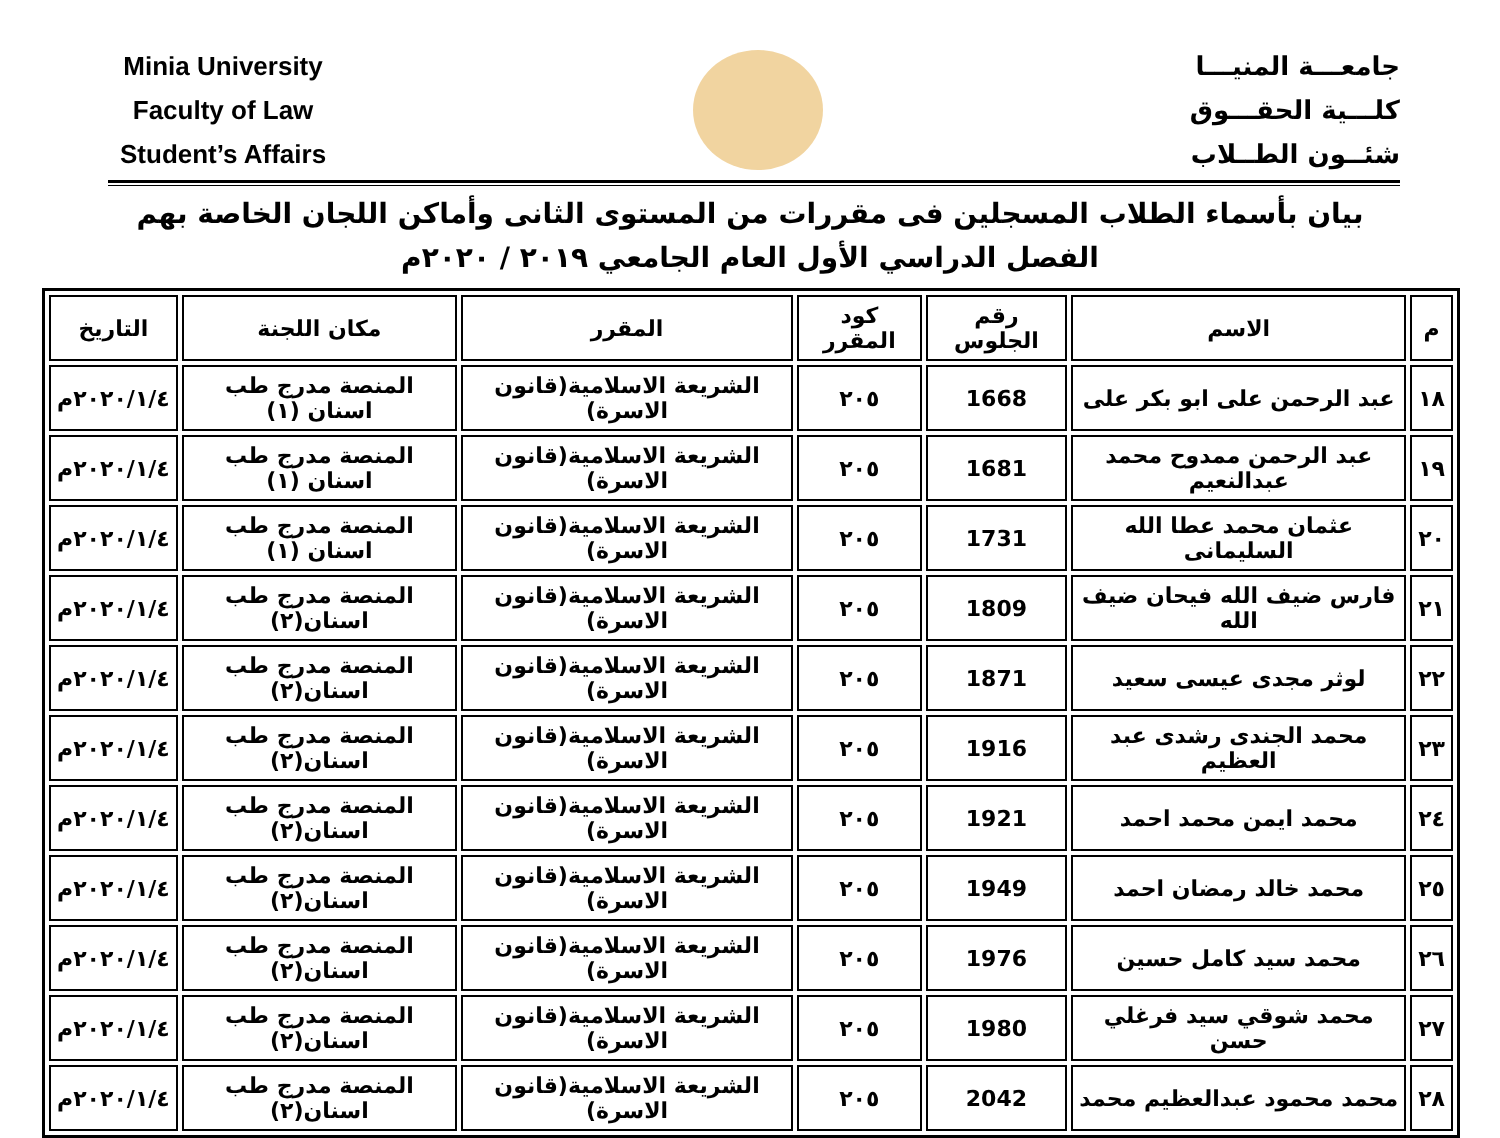Minia University
Faculty of Law
Student’s Affairs
جامعـــة المنيـــا
كلـــية الحقـــوق
شئــون الطــلاب
بيان بأسماء الطلاب المسجلين فى مقررات من المستوى الثانى وأماكن اللجان الخاصة بهم
الفصل الدراسي الأول العام الجامعي ٢٠١٩ / ٢٠٢٠م
| م | الاسم | رقم الجلوس | كود المقرر | المقرر | مكان اللجنة | التاريخ |
| --- | --- | --- | --- | --- | --- | --- |
| ١٨ | عبد الرحمن على ابو بكر على | 1668 | ٢٠٥ | الشريعة الاسلامية(قانون الاسرة) | المنصة مدرج طب اسنان (١) | ٢٠٢٠/١/٤م |
| ١٩ | عبد الرحمن ممدوح محمد عبدالنعيم | 1681 | ٢٠٥ | الشريعة الاسلامية(قانون الاسرة) | المنصة مدرج طب اسنان (١) | ٢٠٢٠/١/٤م |
| ٢٠ | عثمان محمد عطا الله السليمانى | 1731 | ٢٠٥ | الشريعة الاسلامية(قانون الاسرة) | المنصة مدرج طب اسنان (١) | ٢٠٢٠/١/٤م |
| ٢١ | فارس ضيف الله فيحان ضيف الله | 1809 | ٢٠٥ | الشريعة الاسلامية(قانون الاسرة) | المنصة مدرج طب اسنان(٢) | ٢٠٢٠/١/٤م |
| ٢٢ | لوثر مجدى عيسى سعيد | 1871 | ٢٠٥ | الشريعة الاسلامية(قانون الاسرة) | المنصة مدرج طب اسنان(٢) | ٢٠٢٠/١/٤م |
| ٢٣ | محمد الجندى رشدى عبد العظيم | 1916 | ٢٠٥ | الشريعة الاسلامية(قانون الاسرة) | المنصة مدرج طب اسنان(٢) | ٢٠٢٠/١/٤م |
| ٢٤ | محمد ايمن محمد احمد | 1921 | ٢٠٥ | الشريعة الاسلامية(قانون الاسرة) | المنصة مدرج طب اسنان(٢) | ٢٠٢٠/١/٤م |
| ٢٥ | محمد خالد رمضان احمد | 1949 | ٢٠٥ | الشريعة الاسلامية(قانون الاسرة) | المنصة مدرج طب اسنان(٢) | ٢٠٢٠/١/٤م |
| ٢٦ | محمد سيد كامل حسين | 1976 | ٢٠٥ | الشريعة الاسلامية(قانون الاسرة) | المنصة مدرج طب اسنان(٢) | ٢٠٢٠/١/٤م |
| ٢٧ | محمد شوقي سيد فرغلي حسن | 1980 | ٢٠٥ | الشريعة الاسلامية(قانون الاسرة) | المنصة مدرج طب اسنان(٢) | ٢٠٢٠/١/٤م |
| ٢٨ | محمد محمود عبدالعظيم محمد | 2042 | ٢٠٥ | الشريعة الاسلامية(قانون الاسرة) | المنصة مدرج طب اسنان(٢) | ٢٠٢٠/١/٤م |